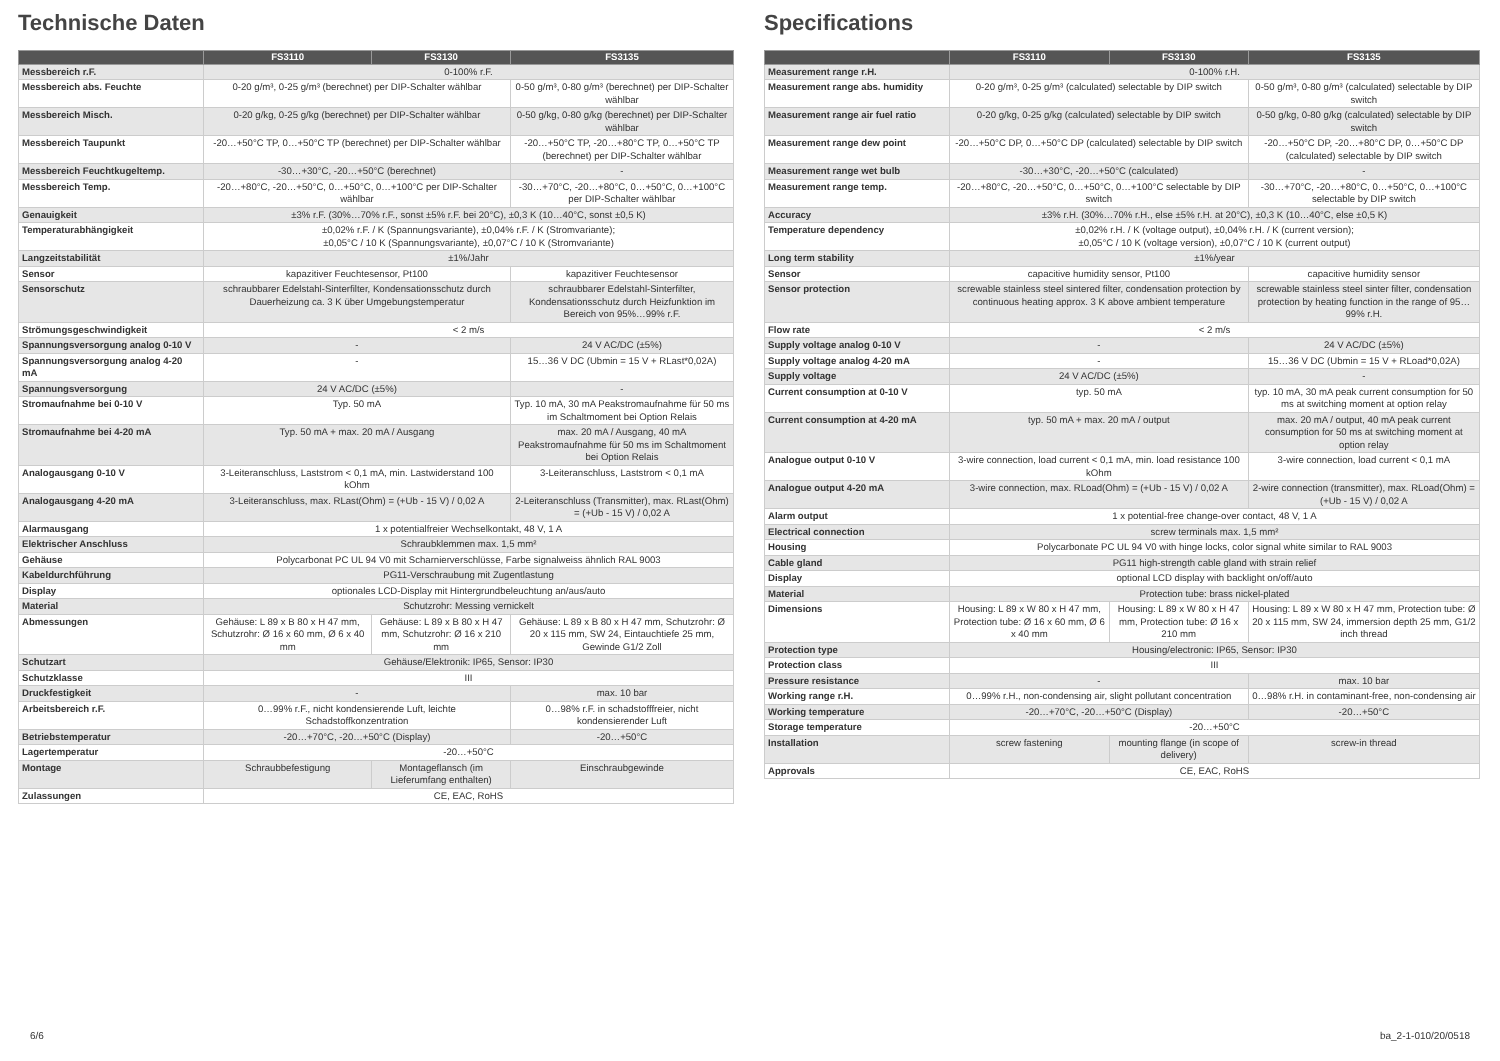Technische Daten
| | FS3110 | FS3130 | FS3135 |
| --- | --- | --- | --- |
| Messbereich r.F. | 0-100% r.F. | | |
| Messbereich abs. Feuchte | 0-20 g/m³, 0-25 g/m³ (berechnet) per DIP-Schalter wählbar | | 0-50 g/m³, 0-80 g/m³ (berechnet) per DIP-Schalter wählbar |
| Messbereich Misch. | 0-20 g/kg, 0-25 g/kg (berechnet) per DIP-Schalter wählbar | | 0-50 g/kg, 0-80 g/kg (berechnet) per DIP-Schalter wählbar |
| Messbereich Taupunkt | -20…+50°C TP, 0…+50°C TP (berechnet) per DIP-Schalter wählbar | | -20…+50°C TP, -20…+80°C TP, 0…+50°C TP (berechnet) per DIP-Schalter wählbar |
| Messbereich Feuchtkugeltemp. | -30…+30°C, -20…+50°C (berechnet) | | - |
| Messbereich Temp. | -20…+80°C, -20…+50°C, 0…+50°C, 0…+100°C per DIP-Schalter wählbar | | -30…+70°C, -20…+80°C, 0…+50°C, 0…+100°C per DIP-Schalter wählbar |
| Genauigkeit | ±3% r.F. (30%…70% r.F., sonst ±5% r.F. bei 20°C), ±0,3 K (10…40°C, sonst ±0,5 K) | | |
| Temperaturabhängigkeit | ±0,02% r.F. / K (Spannungsvariante), ±0,04% r.F. / K (Stromvariante); ±0,05°C / 10 K (Spannungsvariante), ±0,07°C / 10 K (Stromvariante) | | |
| Langzeitstabilität | ±1%/Jahr | | |
| Sensor | kapazitiver Feuchtesensor, Pt100 | | kapazitiver Feuchtesensor |
| Sensorschutz | schraubbarer Edelstahl-Sinterfilter, Kondensationsschutz durch Dauerheizung ca. 3 K über Umgebungstemperatur | | schraubbarer Edelstahl-Sinterfilter, Kondensationsschutz durch Heizfunktion im Bereich von 95%…99% r.F. |
| Strömungsgeschwindigkeit | < 2 m/s | | |
| Spannungsversorgung analog 0-10 V | - | | 24 V AC/DC (±5%) |
| Spannungsversorgung analog 4-20 mA | - | | 15…36 V DC (Ubmin = 15 V + RLast*0,02A) |
| Spannungsversorgung | 24 V AC/DC (±5%) | | - |
| Stromaufnahme bei 0-10 V | Typ. 50 mA | | Typ. 10 mA, 30 mA Peakstromaufnahme für 50 ms im Schaltmoment bei Option Relais |
| Stromaufnahme bei 4-20 mA | Typ. 50 mA + max. 20 mA / Ausgang | | max. 20 mA / Ausgang, 40 mA Peakstromaufnahme für 50 ms im Schaltmoment bei Option Relais |
| Analogausgang 0-10 V | 3-Leiteranschluss, Laststrom < 0,1 mA, min. Lastwiderstand 100 kOhm | | 3-Leiteranschluss, Laststrom < 0,1 mA |
| Analogausgang 4-20 mA | 3-Leiteranschluss, max. RLast(Ohm) = (+Ub - 15 V) / 0,02 A | | 2-Leiteranschluss (Transmitter), max. RLast(Ohm) = (+Ub - 15 V) / 0,02 A |
| Alarmausgang | 1 x potentialfreier Wechselkontakt, 48 V, 1 A | | |
| Elektrischer Anschluss | Schraubklemmen max. 1,5 mm² | | |
| Gehäuse | Polycarbonat PC UL 94 V0 mit Scharnierverschlüsse, Farbe signalweiss ähnlich RAL 9003 | | |
| Kabeldurchführung | PG11-Verschraubung mit Zugentlastung | | |
| Display | optionales LCD-Display mit Hintergrundbeleuchtung an/aus/auto | | |
| Material | Schutzrohr: Messing vernickelt | | |
| Abmessungen | Gehäuse: L 89 x B 80 x H 47 mm, Schutzrohr: Ø 16 x 60 mm, Ø 6 x 40 mm | Gehäuse: L 89 x B 80 x H 47 mm, Schutzrohr: Ø 16 x 210 mm | Gehäuse: L 89 x B 80 x H 47 mm, Schutzrohr: Ø 20 x 115 mm, SW 24, Eintauchtiefe 25 mm, Gewinde G1/2 Zoll |
| Schutzart | Gehäuse/Elektronik: IP65, Sensor: IP30 | | |
| Schutzklasse | III | | |
| Druckfestigkeit | - | | max. 10 bar |
| Arbeitsbereich r.F. | 0…99% r.F., nicht kondensierende Luft, leichte Schadstoffkonzentration | | 0…98% r.F. in schadstofffreier, nicht kondensierender Luft |
| Betriebstemperatur | -20…+70°C, -20…+50°C (Display) | | -20…+50°C |
| Lagertemperatur | -20…+50°C | | |
| Montage | Schraubbefestigung | Montageflansch (im Lieferumfang enthalten) | Einschraubgewinde |
| Zulassungen | CE, EAC, RoHS | | |
Specifications
| | FS3110 | FS3130 | FS3135 |
| --- | --- | --- | --- |
| Measurement range r.H. | 0-100% r.H. | | |
| Measurement range abs. humidity | 0-20 g/m³, 0-25 g/m³ (calculated) selectable by DIP switch | | 0-50 g/m³, 0-80 g/m³ (calculated) selectable by DIP switch |
| Measurement range air fuel ratio | 0-20 g/kg, 0-25 g/kg (calculated) selectable by DIP switch | | 0-50 g/kg, 0-80 g/kg (calculated) selectable by DIP switch |
| Measurement range dew point | -20…+50°C DP, 0…+50°C DP (calculated) selectable by DIP switch | | -20…+50°C DP, -20…+80°C DP, 0…+50°C DP (calculated) selectable by DIP switch |
| Measurement range wet bulb | -30…+30°C, -20…+50°C (calculated) | | - |
| Measurement range temp. | -20…+80°C, -20…+50°C, 0…+50°C, 0…+100°C selectable by DIP switch | | -30…+70°C, -20…+80°C, 0…+50°C, 0…+100°C selectable by DIP switch |
| Accuracy | ±3% r.H. (30%…70% r.H., else ±5% r.H. at 20°C), ±0,3 K (10…40°C, else ±0,5 K) | | |
| Temperature dependency | ±0,02% r.H. / K (voltage output), ±0,04% r.H. / K (current version); ±0,05°C / 10 K (voltage version), ±0,07°C / 10 K (current output) | | |
| Long term stability | ±1%/year | | |
| Sensor | capacitive humidity sensor, Pt100 | | capacitive humidity sensor |
| Sensor protection | screwable stainless steel sintered filter, condensation protection by continuous heating approx. 3 K above ambient temperature | | screwable stainless steel sinter filter, condensation protection by heating function in the range of 95…99% r.H. |
| Flow rate | < 2 m/s | | |
| Supply voltage analog 0-10 V | - | | 24 V AC/DC (±5%) |
| Supply voltage analog 4-20 mA | - | | 15…36 V DC (Ubmin = 15 V + RLoad*0,02A) |
| Supply voltage | 24 V AC/DC (±5%) | | - |
| Current consumption at 0-10 V | typ. 50 mA | | typ. 10 mA, 30 mA peak current consumption for 50 ms at switching moment at option relay |
| Current consumption at 4-20 mA | typ. 50 mA + max. 20 mA / output | | max. 20 mA / output, 40 mA peak current consumption for 50 ms at switching moment at option relay |
| Analogue output 0-10 V | 3-wire connection, load current < 0,1 mA, min. load resistance 100 kOhm | | 3-wire connection, load current < 0,1 mA |
| Analogue output 4-20 mA | 3-wire connection, max. RLoad(Ohm) = (+Ub - 15 V) / 0,02 A | | 2-wire connection (transmitter), max. RLoad(Ohm) = (+Ub - 15 V) / 0,02 A |
| Alarm output | 1 x potential-free change-over contact, 48 V, 1 A | | |
| Electrical connection | screw terminals max. 1,5 mm² | | |
| Housing | Polycarbonate PC UL 94 V0 with hinge locks, color signal white similar to RAL 9003 | | |
| Cable gland | PG11 high-strength cable gland with strain relief | | |
| Display | optional LCD display with backlight on/off/auto | | |
| Material | Protection tube: brass nickel-plated | | |
| Dimensions | Housing: L 89 x W 80 x H 47 mm, Protection tube: Ø 16 x 60 mm, Ø 6 x 40 mm | Housing: L 89 x W 80 x H 47 mm, Protection tube: Ø 16 x 210 mm | Housing: L 89 x W 80 x H 47 mm, Protection tube: Ø 20 x 115 mm, SW 24, immersion depth 25 mm, G1/2 inch thread |
| Protection type | Housing/electronic: IP65, Sensor: IP30 | | |
| Protection class | III | | |
| Pressure resistance | - | | max. 10 bar |
| Working range r.H. | 0…99% r.H., non-condensing air, slight pollutant concentration | | 0…98% r.H. in contaminant-free, non-condensing air |
| Working temperature | -20…+70°C, -20…+50°C (Display) | | -20…+50°C |
| Storage temperature | -20…+50°C | | |
| Installation | screw fastening | mounting flange (in scope of delivery) | screw-in thread |
| Approvals | CE, EAC, RoHS | | |
6/6 ba_2-1-010/20/0518